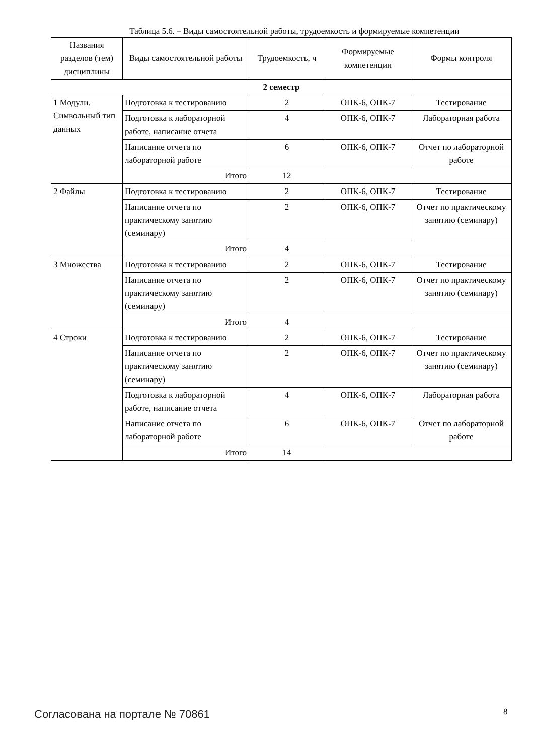Таблица 5.6. – Виды самостоятельной работы, трудоемкость и формируемые компетенции
| Названия разделов (тем) дисциплины | Виды самостоятельной работы | Трудоемкость, ч | Формируемые компетенции | Формы контроля |
| --- | --- | --- | --- | --- |
| 2 семестр | | | | |
| 1 Модули. Символьный тип данных | Подготовка к тестированию | 2 | ОПК-6, ОПК-7 | Тестирование |
| | Подготовка к лабораторной работе, написание отчета | 4 | ОПК-6, ОПК-7 | Лабораторная работа |
| | Написание отчета по лабораторной работе | 6 | ОПК-6, ОПК-7 | Отчет по лабораторной работе |
| | Итого | 12 | | |
| 2 Файлы | Подготовка к тестированию | 2 | ОПК-6, ОПК-7 | Тестирование |
| | Написание отчета по практическому занятию (семинару) | 2 | ОПК-6, ОПК-7 | Отчет по практическому занятию (семинару) |
| | Итого | 4 | | |
| 3 Множества | Подготовка к тестированию | 2 | ОПК-6, ОПК-7 | Тестирование |
| | Написание отчета по практическому занятию (семинару) | 2 | ОПК-6, ОПК-7 | Отчет по практическому занятию (семинару) |
| | Итого | 4 | | |
| 4 Строки | Подготовка к тестированию | 2 | ОПК-6, ОПК-7 | Тестирование |
| | Написание отчета по практическому занятию (семинару) | 2 | ОПК-6, ОПК-7 | Отчет по практическому занятию (семинару) |
| | Подготовка к лабораторной работе, написание отчета | 4 | ОПК-6, ОПК-7 | Лабораторная работа |
| | Написание отчета по лабораторной работе | 6 | ОПК-6, ОПК-7 | Отчет по лабораторной работе |
| | Итого | 14 | | |
Согласована на портале № 70861 8